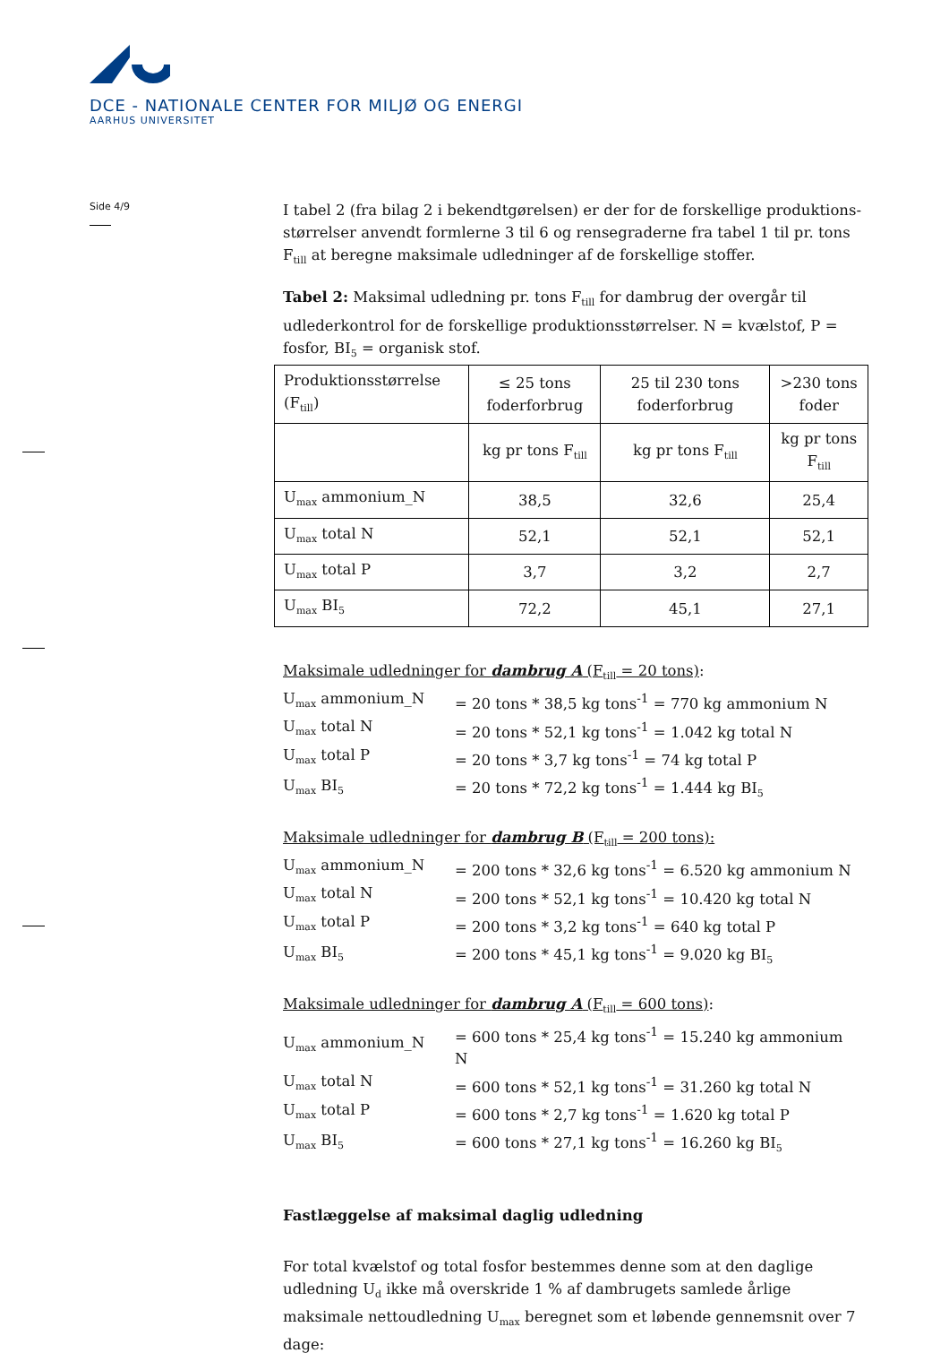DCE - NATIONALE CENTER FOR MILJØ OG ENERGI
AARHUS UNIVERSITET
Side 4/9
I tabel 2 (fra bilag 2 i bekendtgørelsen) er der for de forskellige produktions­størrelser anvendt formlerne 3 til 6 og rensegraderne fra tabel 1 til pr. tons F<sub>till</sub> at beregne maksimale udledninger af de forskellige stoffer.
Tabel 2: Maksimal udledning pr. tons F<sub>till</sub> for dambrug der overgår til udlederkontrol for de forskellige produktionsstørrelser. N = kvælstof, P = fosfor, BI<sub>5</sub> = organisk stof.
| Produktionsstørrelse (F<sub>till</sub>) | ≤ 25 tons foder­forbrug | 25 til 230 tons foderforbrug | >230 tons foder |
| --- | --- | --- | --- |
| | kg pr tons F<sub>till</sub> | kg pr tons F<sub>till</sub> | kg pr tons F<sub>till</sub> |
| U<sub>max</sub> ammonium_N | 38,5 | 32,6 | 25,4 |
| U<sub>max</sub> total N | 52,1 | 52,1 | 52,1 |
| U<sub>max</sub> total P | 3,7 | 3,2 | 2,7 |
| U<sub>max</sub> BI<sub>5</sub> | 72,2 | 45,1 | 27,1 |
Maksimale udledninger for dambrug A (F<sub>till</sub> = 20 tons):
| U<sub>max</sub> ammonium_N | = 20 tons * 38,5 kg tons<sup>-1</sup> = 770 kg ammonium N |
| U<sub>max</sub> total N | = 20 tons * 52,1 kg tons<sup>-1</sup> = 1.042 kg total N |
| U<sub>max</sub> total P | = 20 tons * 3,7 kg tons<sup>-1</sup> = 74 kg total P |
| U<sub>max</sub> BI<sub>5</sub> | = 20 tons * 72,2 kg tons<sup>-1</sup> = 1.444 kg BI<sub>5</sub> |
Maksimale udledninger for dambrug B (F<sub>till</sub> = 200 tons):
| U<sub>max</sub> ammonium_N | = 200 tons * 32,6 kg tons<sup>-1</sup> = 6.520 kg ammonium N |
| U<sub>max</sub> total N | = 200 tons * 52,1 kg tons<sup>-1</sup> = 10.420 kg total N |
| U<sub>max</sub> total P | = 200 tons * 3,2 kg tons<sup>-1</sup> = 640 kg total P |
| U<sub>max</sub> BI<sub>5</sub> | = 200 tons * 45,1 kg tons<sup>-1</sup> = 9.020 kg BI<sub>5</sub> |
Maksimale udledninger for dambrug A (F<sub>till</sub> = 600 tons):
| U<sub>max</sub> ammonium_N | = 600 tons * 25,4 kg tons<sup>-1</sup> = 15.240 kg ammonium N |
| U<sub>max</sub> total N | = 600 tons * 52,1 kg tons<sup>-1</sup> = 31.260 kg total N |
| U<sub>max</sub> total P | = 600 tons * 2,7 kg tons<sup>-1</sup> = 1.620 kg total P |
| U<sub>max</sub> BI<sub>5</sub> | = 600 tons * 27,1 kg tons<sup>-1</sup> = 16.260 kg BI<sub>5</sub> |
Fastlæggelse af maksimal daglig udledning
For total kvælstof og total fosfor bestemmes denne som at den daglige udledning U<sub>d</sub> ikke må overskride 1 % af dambrugets samlede årlige maksimale nettoudledning U<sub>max</sub> beregnet som et løbende gennemsnit over 7 dage: